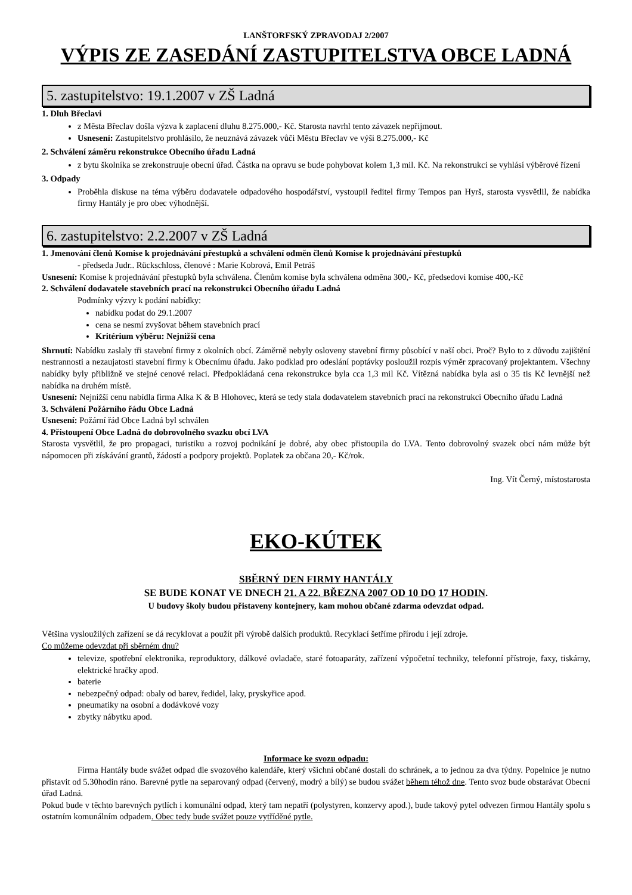LANŠTORFSKÝ ZPRAVODAJ 2/2007
VÝPIS ZE ZASEDÁNÍ ZASTUPITELSTVA OBCE LADNÁ
5. zastupitelstvo: 19.1.2007 v ZŠ Ladná
1. Dluh Břeclavi
z Města Břeclav došla výzva k zaplacení dluhu 8.275.000,- Kč. Starosta navrhl tento závazek nepřijmout.
Usnesení: Zastupitelstvo prohlásilo, že neuznává závazek vůči Městu Břeclav ve výši 8.275.000,- Kč
2. Schválení záměru rekonstrukce Obecního úřadu Ladná
z bytu školníka se zrekonstruuje obecní úřad. Částka na opravu se bude pohybovat kolem 1,3 mil. Kč. Na rekonstrukci se vyhlásí výběrové řízení
3. Odpady
Proběhla diskuse na téma výběru dodavatele odpadového hospodářství, vystoupil ředitel firmy Tempos pan Hyrš, starosta vysvětlil, že nabídka firmy Hantály je pro obec výhodnější.
6. zastupitelstvo: 2.2.2007 v ZŠ Ladná
1. Jmenování členů Komise k projednávání přestupků a schválení odměn členů Komise k projednávání přestupků
- předseda Judr.. Rückschloss, členové : Marie Kobrová, Emil Petráš
Usnesení: Komise k projednávání přestupků byla schválena. Členům komise byla schválena odměna 300,- Kč, předsedovi komise 400,-Kč
2. Schválení dodavatele stavebních prací na rekonstrukci Obecního úřadu Ladná
Podmínky výzvy k podání nabídky:
nabídku podat do 29.1.2007
cena se nesmí zvyšovat během stavebních prací
Kritérium výběru: Nejnižší cena
Shrnutí: Nabídku zaslaly tři stavební firmy z okolních obcí. Záměrně nebyly osloveny stavební firmy působící v naší obci. Proč? Bylo to z důvodu zajištění nestrannosti a nezaujatosti stavební firmy k Obecnímu úřadu. Jako podklad pro odeslání poptávky posloužil rozpis výměr zpracovaný projektantem. Všechny nabídky byly přibližně ve stejné cenové relaci. Předpokládaná cena rekonstrukce byla cca 1,3 mil Kč. Vítězná nabídka byla asi o 35 tis Kč levnější než nabídka na druhém místě.
Usnesení: Nejnižší cenu nabídla firma Alka K & B Hlohovec, která se tedy stala dodavatelem stavebních prací na rekonstrukci Obecního úřadu Ladná
3. Schválení Požárního řádu Obce Ladná
Usnesení: Požární řád Obce Ladná byl schválen
4. Přistoupení Obce Ladná do dobrovolného svazku obcí LVA
Starosta vysvětlil, že pro propagaci, turistiku a rozvoj podnikání je dobré, aby obec přistoupila do LVA. Tento dobrovolný svazek obcí nám může být nápomocen při získávání grantů, žádostí a podpory projektů. Poplatek za občana 20,- Kč/rok.
Ing. Vít Černý, místostarosta
EKO-KÚTEK
SBĚRNÝ DEN FIRMY HANTÁLY
SE BUDE KONAT VE DNECH 21. A 22. BŘEZNA 2007 OD 10 DO 17 HODIN.
U budovy školy budou přistaveny kontejnery, kam mohou občané zdarma odevzdat odpad.
Většina vysloužilých zařízení se dá recyklovat a použít při výrobě dalších produktů. Recyklací šetříme přírodu i její zdroje.
Co můžeme odevzdat při sběrném dnu?
televize, spotřební elektronika, reproduktory, dálkové ovladače, staré fotoaparáty, zařízení výpočetní techniky, telefonní přístroje, faxy, tiskárny, elektrické hračky apod.
baterie
nebezpečný odpad: obaly od barev, ředidel, laky, pryskyřice apod.
pneumatiky na osobní a dodávkové vozy
zbytky nábytku apod.
Informace ke svozu odpadu:
Firma Hantály bude svážet odpad dle svozového kalendáře, který všichni občané dostali do schránek, a to jednou za dva týdny. Popelnice je nutno přistavit od 5.30hodin ráno. Barevné pytle na separovaný odpad (červený, modrý a bílý) se budou svážet během téhož dne. Tento svoz bude obstarávat Obecní úřad Ladná.
Pokud bude v těchto barevných pytlích i komunální odpad, který tam nepatří (polystyren, konzervy apod.), bude takový pytel odvezen firmou Hantály spolu s ostatním komunálním odpadem. Obec tedy bude svážet pouze vytříděné pytle.